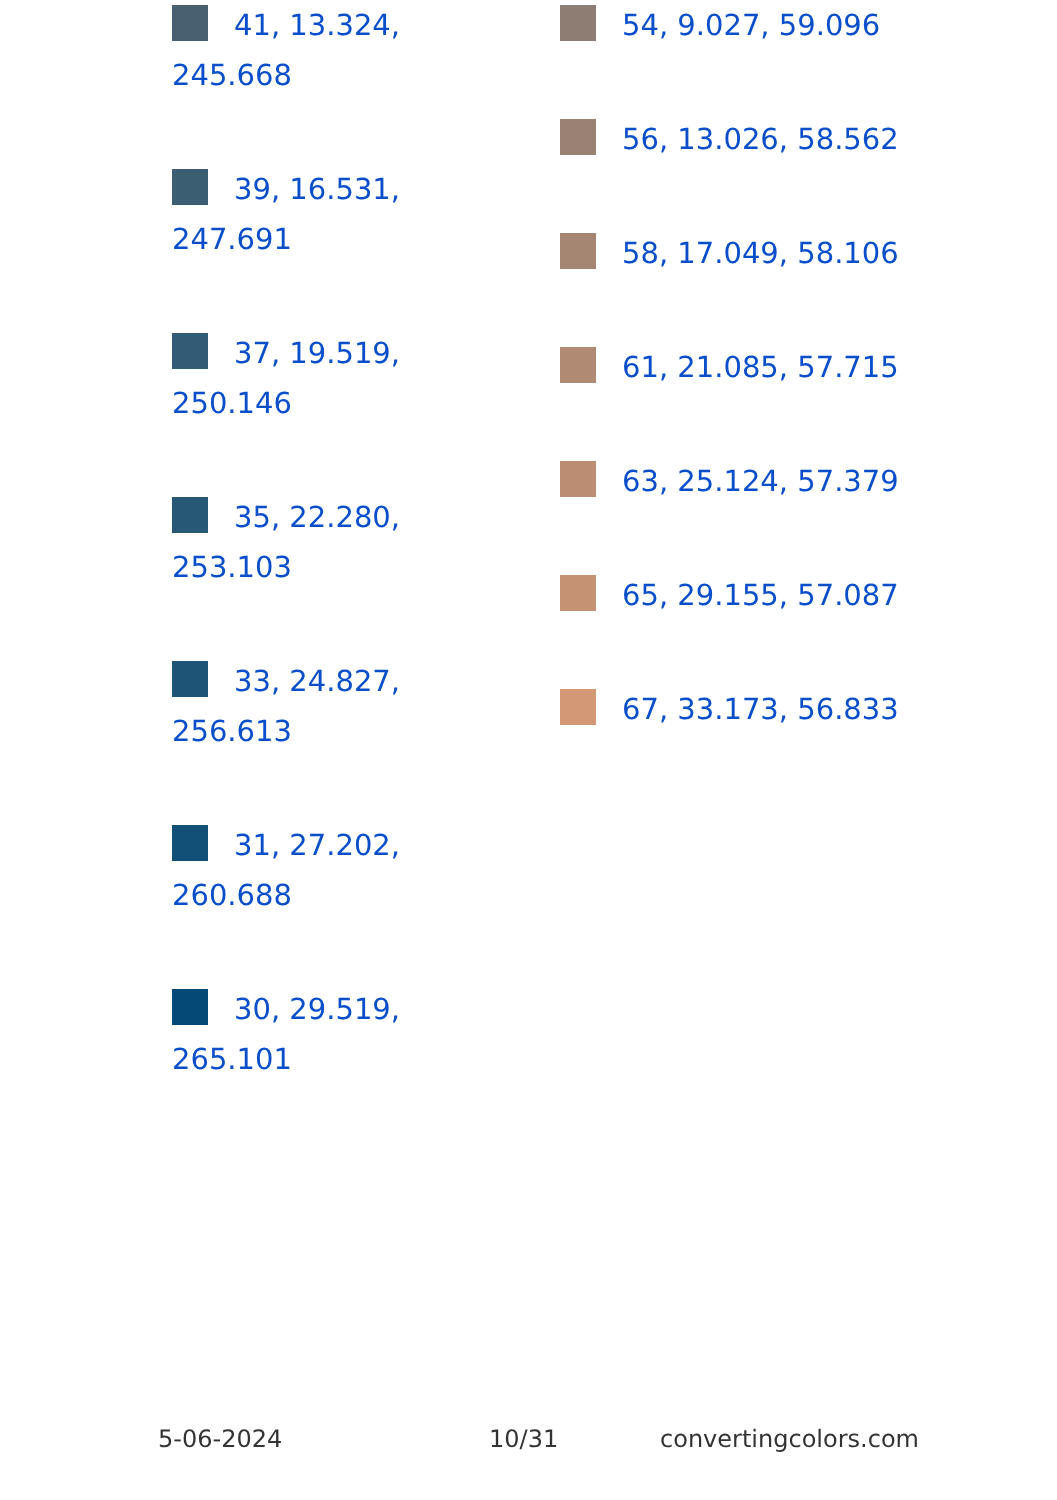41, 13.324, 245.668
39, 16.531, 247.691
37, 19.519, 250.146
35, 22.280, 253.103
33, 24.827, 256.613
31, 27.202, 260.688
30, 29.519, 265.101
54, 9.027, 59.096
56, 13.026, 58.562
58, 17.049, 58.106
61, 21.085, 57.715
63, 25.124, 57.379
65, 29.155, 57.087
67, 33.173, 56.833
5-06-2024 10/31 convertingcolors.com